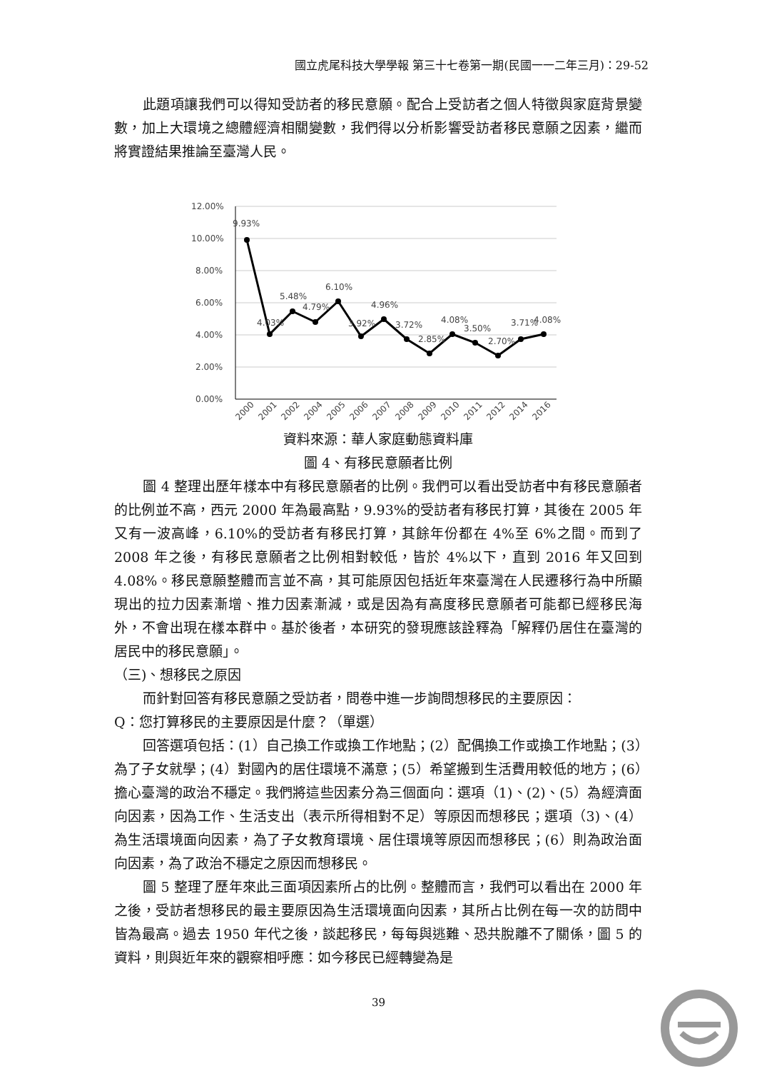國立虎尾科技大學學報 第三十七卷第一期(民國一一二年三月)：29-52
此題項讓我們可以得知受訪者的移民意願。配合上受訪者之個人特徵與家庭背景變數，加上大環境之總體經濟相關變數，我們得以分析影響受訪者移民意願之因素，繼而將實證結果推論至臺灣人民。
12.00%
10.00%
8.00%
6.00%
4.00%
2.00%
0.00%
9.93%
4.03%
5.48%
4.79%
6.10%
3.92%
4.96%
3.72%
2.85%
4.08%
3.50%
2.70%
3.71%
4.08%
2000
2001
2002
2004
2005
2006
2007
2008
2009
2010
2011
2012
2014
2016
資料來源：華人家庭動態資料庫
圖 4、有移民意願者比例
圖 4 整理出歷年樣本中有移民意願者的比例。我們可以看出受訪者中有移民意願者的比例並不高，西元 2000 年為最高點，9.93%的受訪者有移民打算，其後在 2005 年又有一波高峰，6.10%的受訪者有移民打算，其餘年份都在 4%至 6%之間。而到了 2008 年之後，有移民意願者之比例相對較低，皆於 4%以下，直到 2016 年又回到 4.08%。移民意願整體而言並不高，其可能原因包括近年來臺灣在人民遷移行為中所顯現出的拉力因素漸增、推力因素漸減，或是因為有高度移民意願者可能都已經移民海外，不會出現在樣本群中。基於後者，本研究的發現應該詮釋為「解釋仍居住在臺灣的居民中的移民意願」。
（三)、想移民之原因
而針對回答有移民意願之受訪者，問卷中進一步詢問想移民的主要原因：
Q：您打算移民的主要原因是什麼？（單選）
回答選項包括：(1）自己換工作或換工作地點；(2）配偶換工作或換工作地點；(3）為了子女就學；(4）對國內的居住環境不滿意；(5）希望搬到生活費用較低的地方；(6）擔心臺灣的政治不穩定。我們將這些因素分為三個面向：選項（1)、(2)、(5）為經濟面向因素，因為工作、生活支出（表示所得相對不足）等原因而想移民；選項（3)、(4）為生活環境面向因素，為了子女教育環境、居住環境等原因而想移民；(6）則為政治面向因素，為了政治不穩定之原因而想移民。
圖 5 整理了歷年來此三面項因素所占的比例。整體而言，我們可以看出在 2000 年之後，受訪者想移民的最主要原因為生活環境面向因素，其所占比例在每一次的訪問中皆為最高。過去 1950 年代之後，談起移民，每每與逃難、恐共脫離不了關係，圖 5 的資料，則與近年來的觀察相呼應：如今移民已經轉變為是
39